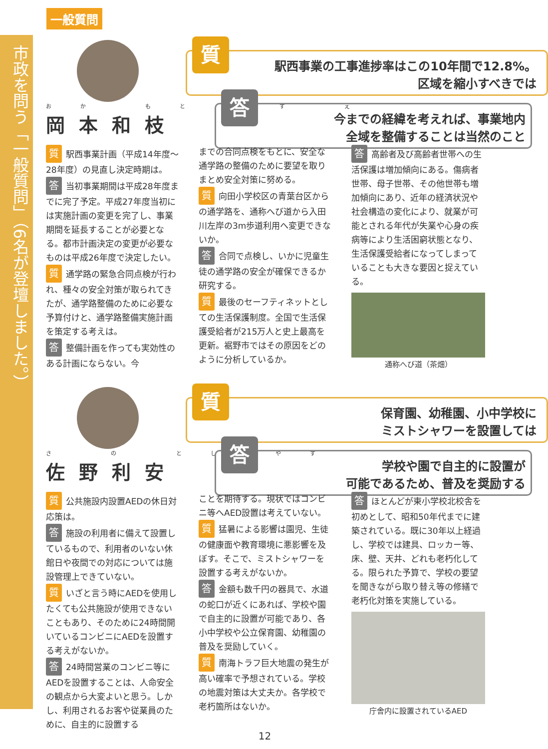市政を問う「一般質問」（6名が登壇しました。）
一般質問
おか もと かず え
岡本和枝
質
駅西事業の工事進捗率はこの10年間で12.8%。
区域を縮小すべきでは
答
今までの経緯を考えれば、事業地内
全域を整備することは当然のこと
質駅西事業計画（平成14年度～28年度）の見直し決定時期は。
答当初事業期間は平成28年度までに完了予定。平成27年度当初には実施計画の変更を完了し、事業期間を延長することが必要となる。都市計画決定の変更が必要なものは平成26年度で決定したい。
質通学路の緊急合同点検が行われ、種々の安全対策が取られてきたが、通学路整備のために必要な予算付けと、通学路整備実施計画を策定する考えは。
答整備計画を作っても実効性のある計画にならない。今
までの合同点検をもとに、安全な通学路の整備のために要望を取りまとめ安全対策に努める。
質向田小学校区の青葉台区からの通学路を、通称へび道から入田川左岸の3m歩道利用へ変更できないか。
答合同で点検し、いかに児童生徒の通学路の安全が確保できるか研究する。
質最後のセーフティネットとしての生活保護制度。全国で生活保護受給者が215万人と史上最高を更新。裾野市ではその原因をどのように分析しているか。
答高齢者及び高齢者世帯への生活保護は増加傾向にある。傷病者世帯、母子世帯、その他世帯も増加傾向にあり、近年の経済状況や社会構造の変化により、就業が可能とされる年代が失業や心身の疾病等により生活困窮状態となり、生活保護受給者になってしまっていることも大きな要因と捉えている。
通称へび道（茶畑）
さ の とし やす
佐野利安
質
保育園、幼稚園、小中学校に
ミストシャワーを設置しては
答
学校や園で自主的に設置が
可能であるため、普及を奨励する
質公共施設内設置AEDの休日対応策は。
答施設の利用者に備えて設置しているもので、利用者のいない休館日や夜間での対応については施設管理上できていない。
質いざと言う時にAEDを使用したくても公共施設が使用できないこともあり、そのために24時間開いているコンビニにAEDを設置する考えがないか。
答 24時間営業のコンビニ等にAEDを設置することは、人命安全の観点から大変よいと思う。しかし、利用されるお客や従業員のために、自主的に設置する
ことを期待する。現状ではコンビニ等へAED設置は考えていない。
質猛暑による影響は園児、生徒の健康面や教育環境に悪影響を及ぼす。そこで、ミストシャワーを設置する考えがないか。
答金額も数千円の器具で、水道の蛇口が近くにあれば、学校や園で自主的に設置が可能であり、各小中学校や公立保育園、幼稚園の普及を奨励していく。
質南海トラフ巨大地震の発生が高い確率で予想されている。学校の地震対策は大丈夫か。各学校で老朽箇所はないか。
答ほとんどが東小学校北校舎を初めとして、昭和50年代までに建築されている。既に30年以上経過し、学校では建具、ロッカー等、床、壁、天井、どれも老朽化してる。限られた予算で、学校の要望を聞きながら取り替え等の修繕で老朽化対策を実施している。
庁舎内に設置されているAED
12